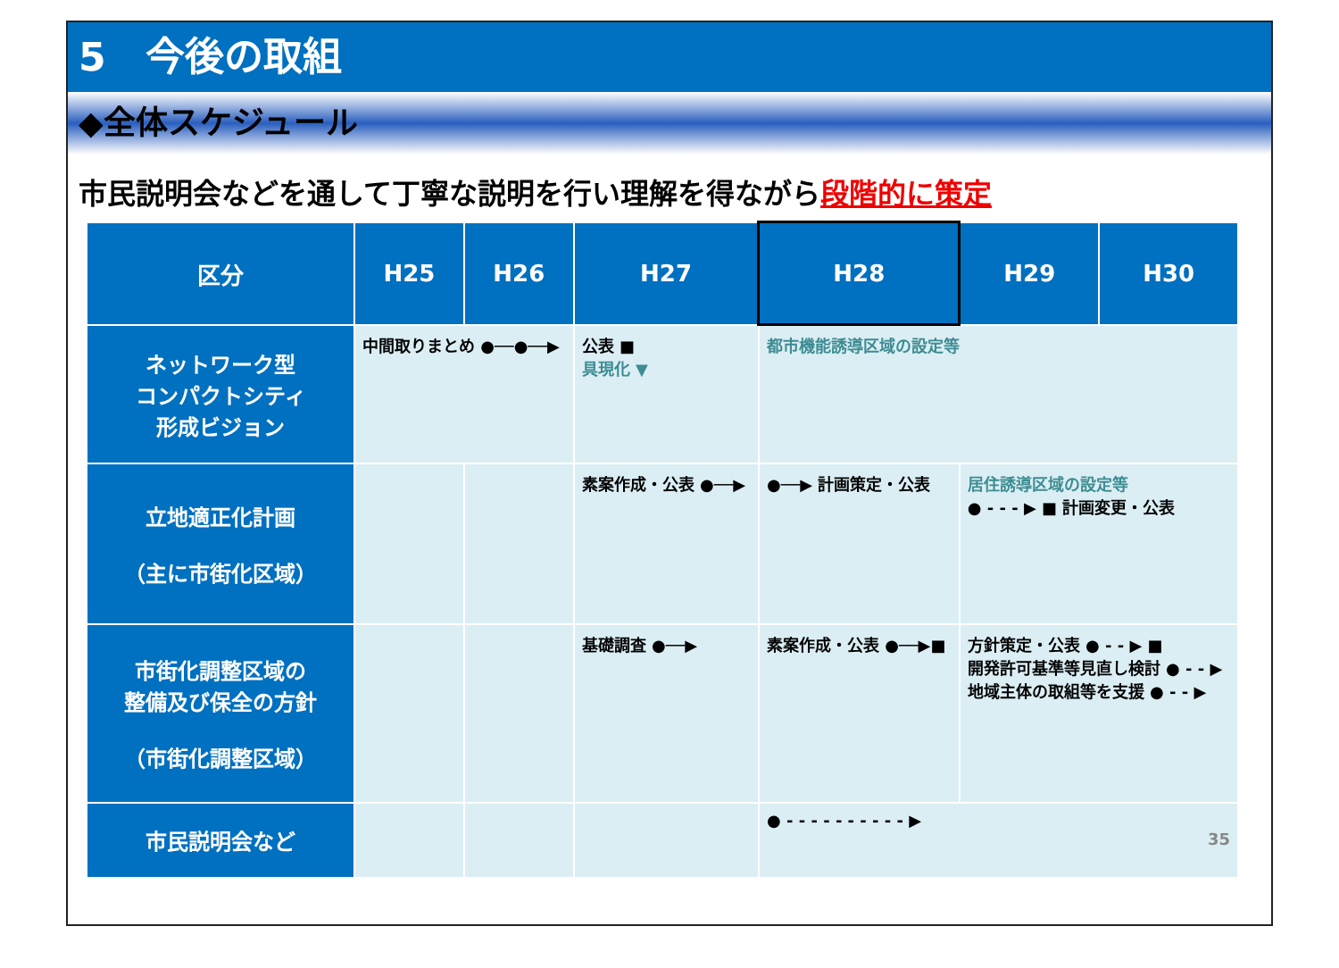5　今後の取組
◆全体スケジュール
市民説明会などを通して丁寧な説明を行い理解を得ながら段階的に策定
| 区分 | H25 | H26 | H27 | H28 | H29 | H30 |
| --- | --- | --- | --- | --- | --- | --- |
| ネットワーク型 コンパクトシティ 形成ビジョン | 中間取りまとめ ●──●──▶ | | 公表 ■ 具現化 ▼ | 都市機能誘導区域の設定等 | | |
| 立地適正化計画 （主に市街化区域） | | | 素案作成・公表 ●──▶ | ●──▶ 計画策定・公表 | 居住誘導区域の設定等 ● - - - ▶ ■ 計画変更・公表 | |
| 市街化調整区域の 整備及び保全の方針 （市街化調整区域） | | | 基礎調査 ●──▶ | 素案作成・公表 ●──▶■ | 方針策定・公表 ● - - ▶ ■ 開発許可基準等見直し検討 ● - - ▶ 地域主体の取組等を支援 ● - - ▶ | |
| 市民説明会など | | | | ● - - - - - - - - - - ▶ 35 | | |